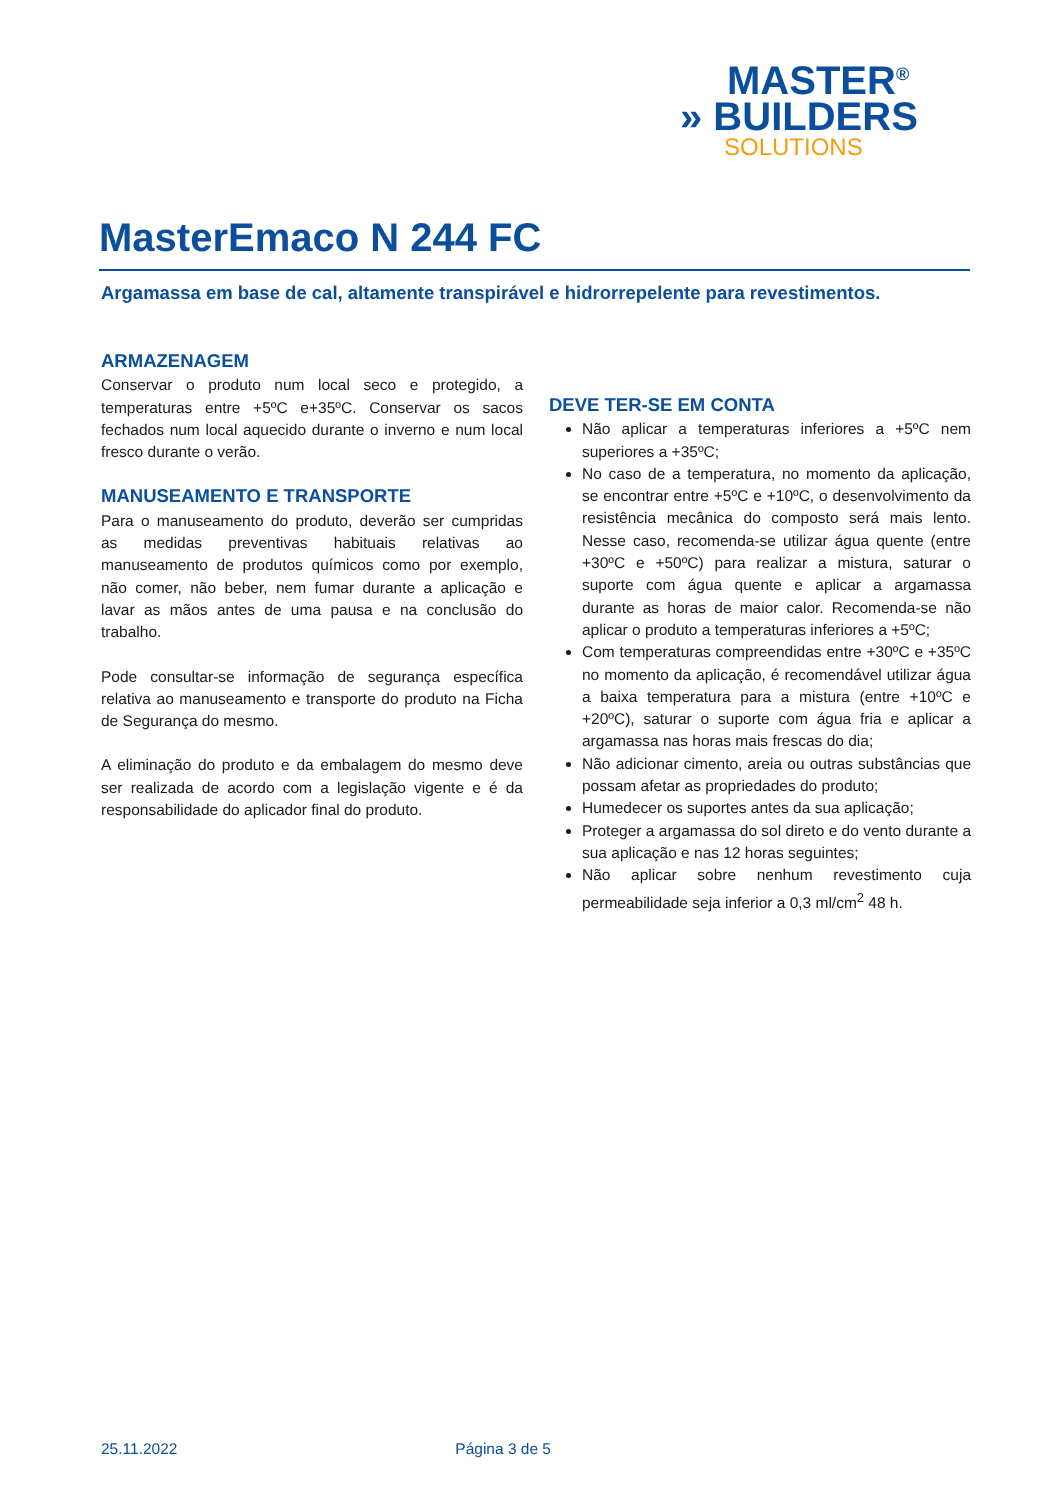MASTER<sup>®</sup>
» BUILDERS
SOLUTIONS
MasterEmaco N 244 FC
Argamassa em base de cal, altamente transpirável e hidrorrepelente para revestimentos.
ARMAZENAGEM
Conservar o produto num local seco e protegido, a temperaturas entre +5ºC e+35ºC. Conservar os sacos fechados num local aquecido durante o inverno e num local fresco durante o verão.
MANUSEAMENTO E TRANSPORTE
Para o manuseamento do produto, deverão ser cumpridas as medidas preventivas habituais relativas ao manuseamento de produtos químicos como por exemplo, não comer, não beber, nem fumar durante a aplicação e lavar as mãos antes de uma pausa e na conclusão do trabalho.
Pode consultar-se informação de segurança específica relativa ao manuseamento e transporte do produto na Ficha de Segurança do mesmo.
A eliminação do produto e da embalagem do mesmo deve ser realizada de acordo com a legislação vigente e é da responsabilidade do aplicador final do produto.
DEVE TER-SE EM CONTA
Não aplicar a temperaturas inferiores a +5ºC nem superiores a +35ºC;
No caso de a temperatura, no momento da aplicação, se encontrar entre +5ºC e +10ºC, o desenvolvimento da resistência mecânica do composto será mais lento. Nesse caso, recomenda-se utilizar água quente (entre +30ºC e +50ºC) para realizar a mistura, saturar o suporte com água quente e aplicar a argamassa durante as horas de maior calor. Recomenda-se não aplicar o produto a temperaturas inferiores a +5ºC;
Com temperaturas compreendidas entre +30ºC e +35ºC no momento da aplicação, é recomendável utilizar água a baixa temperatura para a mistura (entre +10ºC e +20ºC), saturar o suporte com água fria e aplicar a argamassa nas horas mais frescas do dia;
Não adicionar cimento, areia ou outras substâncias que possam afetar as propriedades do produto;
Humedecer os suportes antes da sua aplicação;
Proteger a argamassa do sol direto e do vento durante a sua aplicação e nas 12 horas seguintes;
Não aplicar sobre nenhum revestimento cuja permeabilidade seja inferior a 0,3 ml/cm<sup>2</sup> 48 h.
25.11.2022 Página 3 de 5